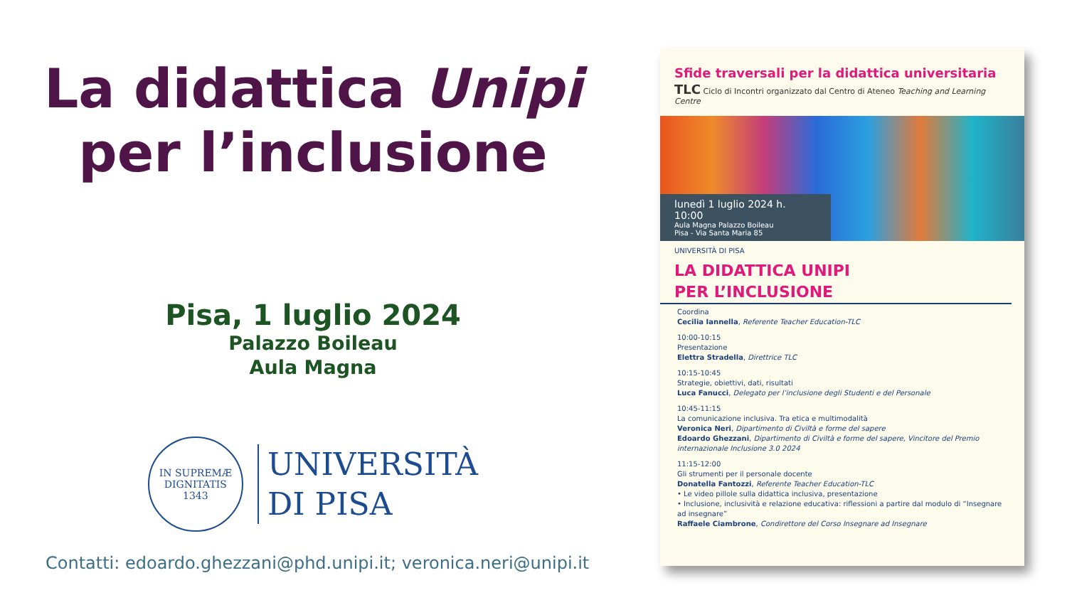La didattica Unipi per l’inclusione
Pisa, 1 luglio 2024
Palazzo Boileau
Aula Magna
IN SUPREMÆ DIGNITATIS
1343
UNIVERSITÀ
DI PISA
Contatti: edoardo.ghezzani@phd.unipi.it; veronica.neri@unipi.it
Sfide traversali per la didattica universitaria
TLC Ciclo di Incontri organizzato dal Centro di Ateneo Teaching and Learning Centre
lunedì 1 luglio 2024 h. 10:00
Aula Magna Palazzo Boileau
Pisa - Via Santa Maria 85
UNIVERSITÀ DI PISA
LA DIDATTICA UNIPI
PER L’INCLUSIONE
Coordina
Cecilia Iannella, Referente Teacher Education-TLC
10:00-10:15
Presentazione
Elettra Stradella, Direttrice TLC
10:15-10:45
Strategie, obiettivi, dati, risultati
Luca Fanucci, Delegato per l’inclusione degli Studenti e del Personale
10:45-11:15
La comunicazione inclusiva. Tra etica e multimodalità
Veronica Neri, Dipartimento di Civiltà e forme del sapere
Edoardo Ghezzani, Dipartimento di Civiltà e forme del sapere, Vincitore del Premio internazionale Inclusione 3.0 2024
11:15-12:00
Gli strumenti per il personale docente
Donatella Fantozzi, Referente Teacher Education-TLC
• Le video pillole sulla didattica inclusiva, presentazione
• Inclusione, inclusività e relazione educativa: riflessioni a partire dal modulo di “Insegnare ad insegnare”
Raffaele Ciambrone, Condirettore del Corso Insegnare ad Insegnare